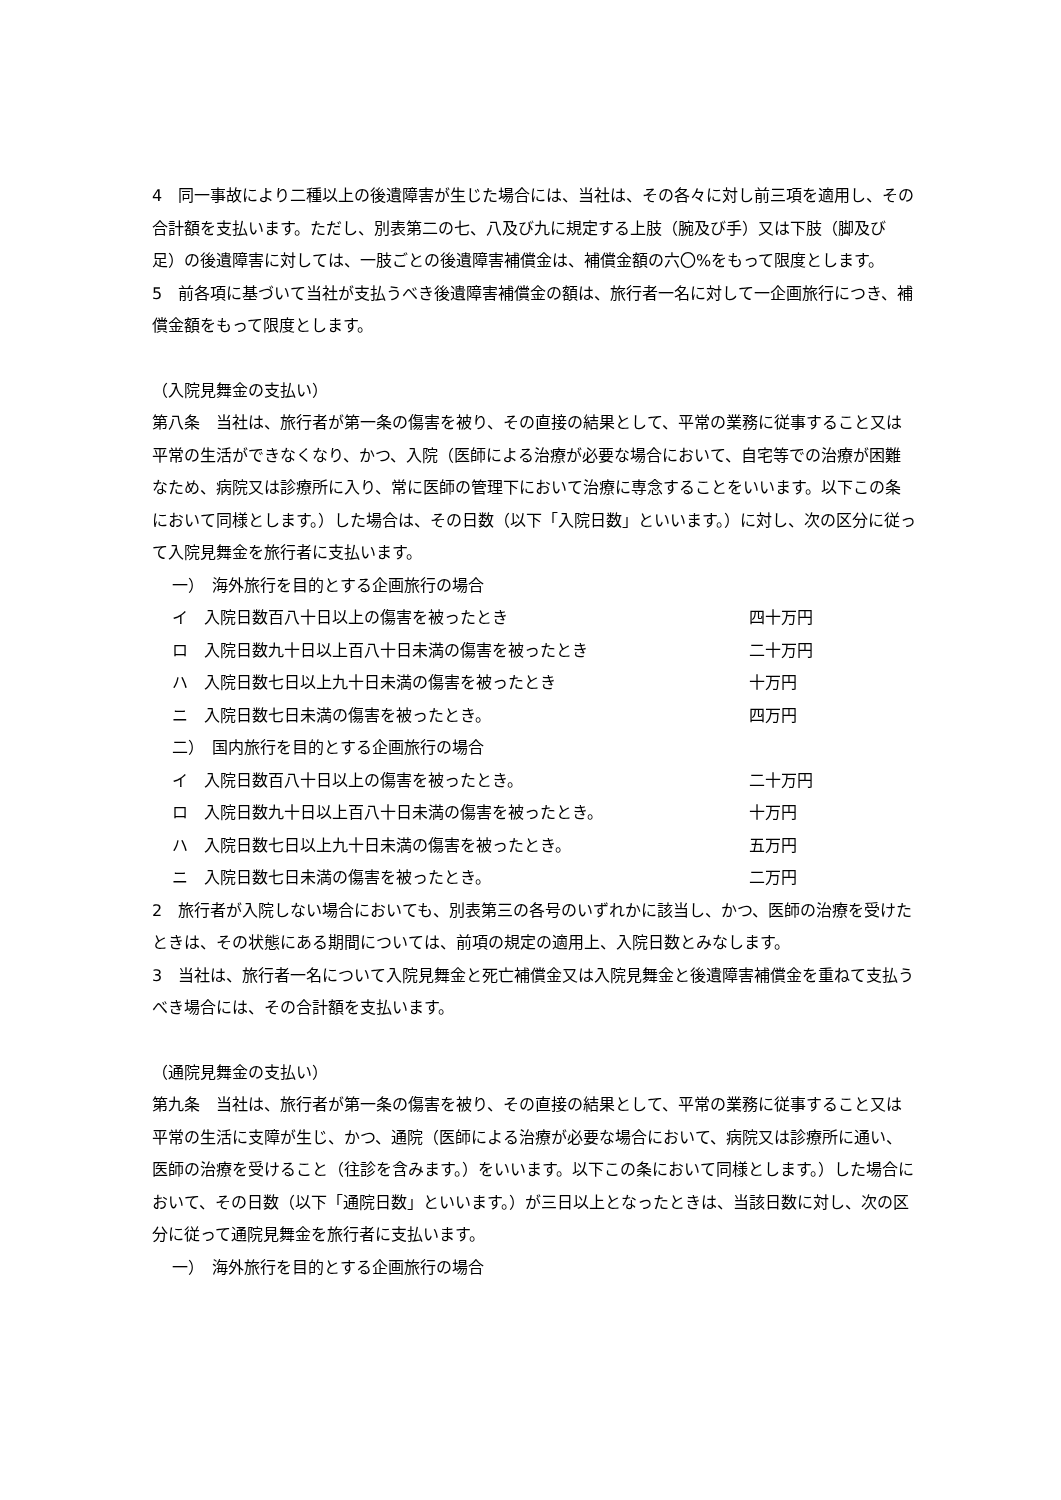4　同一事故により二種以上の後遺障害が生じた場合には、当社は、その各々に対し前三項を適用し、その合計額を支払います。ただし、別表第二の七、八及び九に規定する上肢（腕及び手）又は下肢（脚及び足）の後遺障害に対しては、一肢ごとの後遺障害補償金は、補償金額の六〇%をもって限度とします。
5　前各項に基づいて当社が支払うべき後遺障害補償金の額は、旅行者一名に対して一企画旅行につき、補償金額をもって限度とします。
（入院見舞金の支払い）
第八条　当社は、旅行者が第一条の傷害を被り、その直接の結果として、平常の業務に従事すること又は平常の生活ができなくなり、かつ、入院（医師による治療が必要な場合において、自宅等での治療が困難なため、病院又は診療所に入り、常に医師の管理下において治療に専念することをいいます。以下この条において同様とします。）した場合は、その日数（以下「入院日数」といいます。）に対し、次の区分に従って入院見舞金を旅行者に支払います。
一）　海外旅行を目的とする企画旅行の場合
イ　入院日数百八十日以上の傷害を被ったとき 四十万円
ロ　入院日数九十日以上百八十日未満の傷害を被ったとき 二十万円
ハ　入院日数七日以上九十日未満の傷害を被ったとき 十万円
ニ　入院日数七日未満の傷害を被ったとき。 四万円
二）　国内旅行を目的とする企画旅行の場合
イ　入院日数百八十日以上の傷害を被ったとき。 二十万円
ロ　入院日数九十日以上百八十日未満の傷害を被ったとき。 十万円
ハ　入院日数七日以上九十日未満の傷害を被ったとき。 五万円
ニ　入院日数七日未満の傷害を被ったとき。 二万円
2　旅行者が入院しない場合においても、別表第三の各号のいずれかに該当し、かつ、医師の治療を受けたときは、その状態にある期間については、前項の規定の適用上、入院日数とみなします。
3　当社は、旅行者一名について入院見舞金と死亡補償金又は入院見舞金と後遺障害補償金を重ねて支払うべき場合には、その合計額を支払います。
（通院見舞金の支払い）
第九条　当社は、旅行者が第一条の傷害を被り、その直接の結果として、平常の業務に従事すること又は平常の生活に支障が生じ、かつ、通院（医師による治療が必要な場合において、病院又は診療所に通い、医師の治療を受けること（往診を含みます。）をいいます。以下この条において同様とします。）した場合において、その日数（以下「通院日数」といいます。）が三日以上となったときは、当該日数に対し、次の区分に従って通院見舞金を旅行者に支払います。
一）　海外旅行を目的とする企画旅行の場合